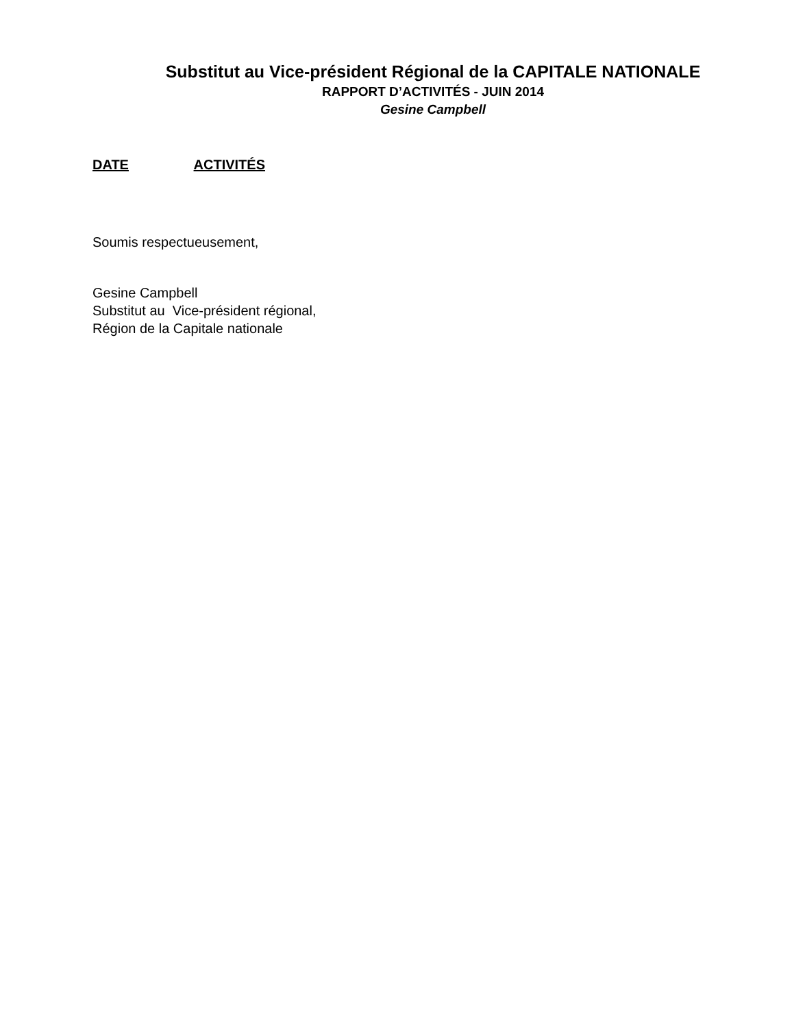Substitut au Vice-président Régional de la CAPITALE NATIONALE
RAPPORT D’ACTIVITÉS - JUIN 2014
Gesine Campbell
DATE ACTIVITÉS
Soumis respectueusement,
Gesine Campbell
Substitut au Vice-président régional,
Région de la Capitale nationale